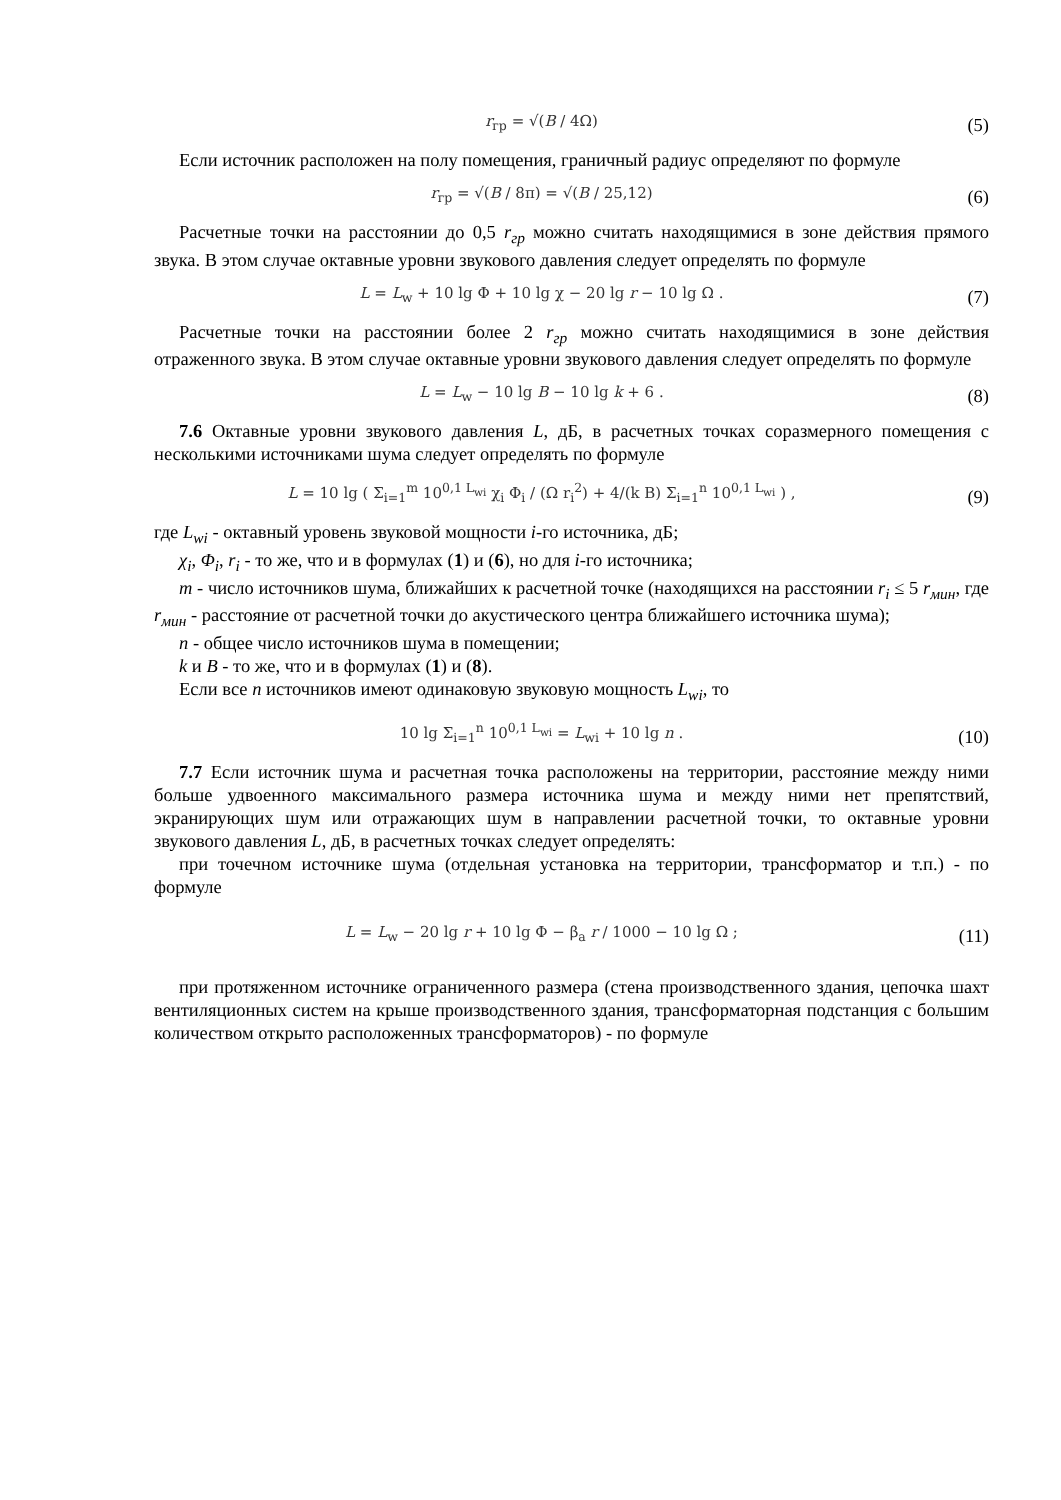r<sub>гр</sub> = √(B / 4Ω)
(5)
Если источник расположен на полу помещения, граничный радиус определяют по формуле
r<sub>гр</sub> = √(B / 8π) = √(B / 25,12)
(6)
Расчетные точки на расстоянии до 0,5 r<sub>гр</sub> можно считать находящимися в зоне действия прямого звука. В этом случае октавные уровни звукового давления следует определять по формуле
L = L<sub>w</sub> + 10 lg Φ + 10 lg χ − 20 lg r − 10 lg Ω .
(7)
Расчетные точки на расстоянии более 2 r<sub>гр</sub> можно считать находящимися в зоне действия отраженного звука. В этом случае октавные уровни звукового давления следует определять по формуле
L = L<sub>w</sub> − 10 lg B − 10 lg k + 6 .
(8)
7.6 Октавные уровни звукового давления L, дБ, в расчетных точках соразмерного помещения с несколькими источниками шума следует определять по формуле
L = 10 lg ( Σ<sub>i=1</sub><sup>m</sup> 10<sup>0,1 L<sub>wi</sub></sup> χ<sub>i</sub> Φ<sub>i</sub> / (Ω r<sub>i</sub><sup>2</sup>) + 4/(k B) Σ<sub>i=1</sub><sup>n</sup> 10<sup>0,1 L<sub>wi</sub></sup> ) ,
(9)
где L<sub>wi</sub> - октавный уровень звуковой мощности i-го источника, дБ;
χ<sub>i</sub>, Φ<sub>i</sub>, r<sub>i</sub> - то же, что и в формулах (1) и (6), но для i-го источника;
m - число источников шума, ближайших к расчетной точке (находящихся на расстоянии r<sub>i</sub> ≤ 5 r<sub>мин</sub>, где r<sub>мин</sub> - расстояние от расчетной точки до акустического центра ближайшего источника шума);
n - общее число источников шума в помещении;
k и B - то же, что и в формулах (1) и (8).
Если все n источников имеют одинаковую звуковую мощность L<sub>wi</sub>, то
10 lg Σ<sub>i=1</sub><sup>n</sup> 10<sup>0,1 L<sub>wi</sub></sup> = L<sub>wi</sub> + 10 lg n .
(10)
7.7 Если источник шума и расчетная точка расположены на территории, расстояние между ними больше удвоенного максимального размера источника шума и между ними нет препятствий, экранирующих шум или отражающих шум в направлении расчетной точки, то октавные уровни звукового давления L, дБ, в расчетных точках следует определять:
при точечном источнике шума (отдельная установка на территории, трансформатор и т.п.) - по формуле
L = L<sub>w</sub> − 20 lg r + 10 lg Φ − β<sub>a</sub> r / 1000 − 10 lg Ω ;
(11)
при протяженном источнике ограниченного размера (стена производственного здания, цепочка шахт вентиляционных систем на крыше производственного здания, трансформаторная подстанция с большим количеством открыто расположенных трансформаторов) - по формуле